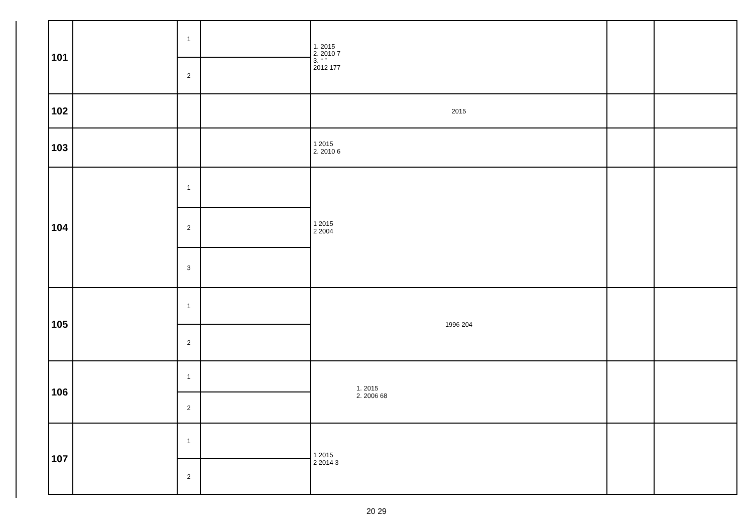| 101 | | 1 | | 1. 2015 2. 2010 7 3. “ ” 2012 177 | | |
| | | 2 | | | | |
| 102 | | | | 2015 | | |
| 103 | | | | 1 2015 2. 2010 6 | | |
| 104 | | 1 | | 1 2015 2 2004 | | |
| | | 2 | | | | |
| | | 3 | | | | |
| 105 | | 1 | | 1996 204 | | |
| | | 2 | | | | |
| 106 | | 1 | | 1. 2015 2. 2006 68 | | |
| | | 2 | | | | |
| 107 | | 1 | | 1 2015 2 2014 3 | | |
| | | 2 | | | | |
20 29